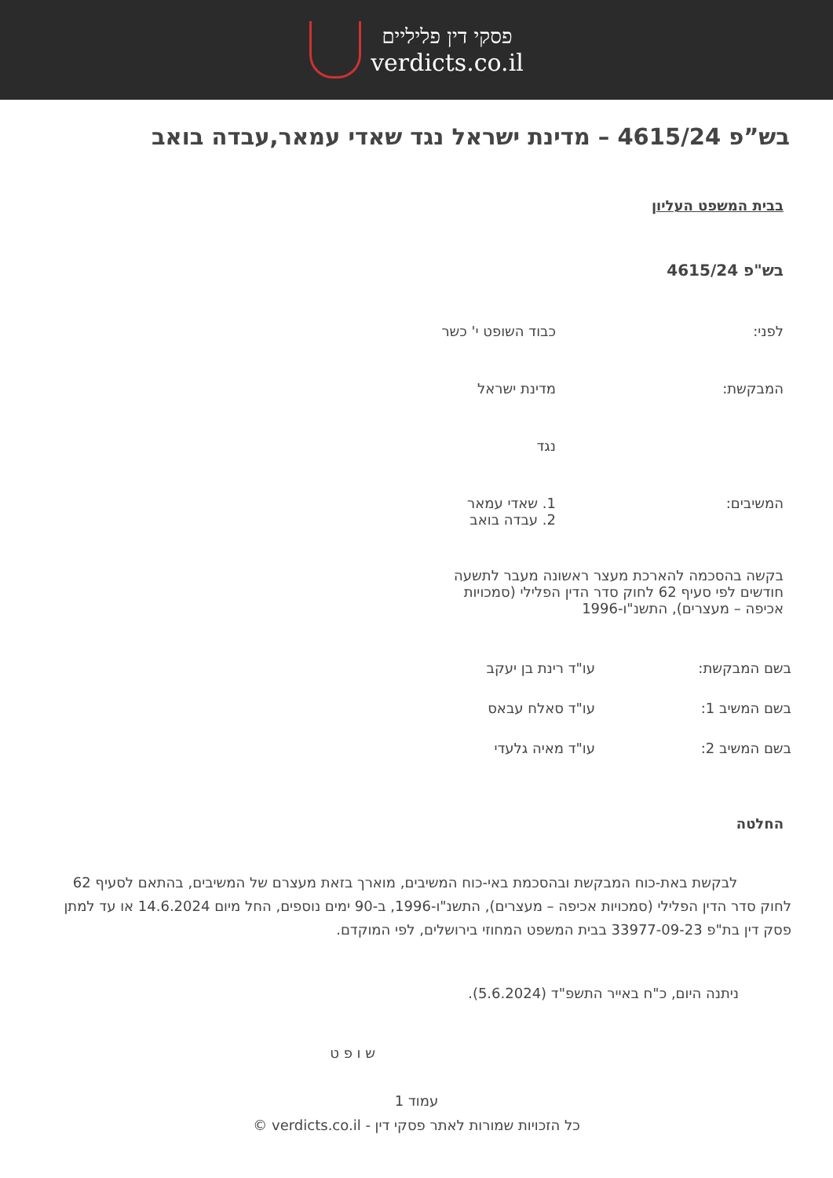פסקי דין פליליים
verdicts.co.il
בש”פ 4615/24 – מדינת ישראל נגד שאדי עמאר,עבדה בואב
בבית המשפט העליון
בש"פ 4615/24
לפני: כבוד השופט י' כשר
המבקשת: מדינת ישראל
נגד
המשיבים: 1. שאדי עמאר
2. עבדה בואב
בקשה בהסכמה להארכת מעצר ראשונה מעבר לתשעה חודשים לפי סעיף 62 לחוק סדר הדין הפלילי (סמכויות אכיפה – מעצרים), התשנ"ו-1996
בשם המבקשת: עו"ד רינת בן יעקב
בשם המשיב 1: עו"ד סאלח עבאס
בשם המשיב 2: עו"ד מאיה גלעדי
החלטה
לבקשת באת-כוח המבקשת ובהסכמת באי-כוח המשיבים, מוארך בזאת מעצרם של המשיבים, בהתאם לסעיף 62 לחוק סדר הדין הפלילי (סמכויות אכיפה – מעצרים), התשנ"ו-1996, ב-90 ימים נוספים, החל מיום 14.6.2024 או עד למתן פסק דין בת"פ 33977-09-23 בבית המשפט המחוזי בירושלים, לפי המוקדם.
ניתנה היום, כ"ח באייר התשפ"ד (5.6.2024).
ש ו פ ט
עמוד 1
כל הזכויות שמורות לאתר פסקי דין - verdicts.co.il ©